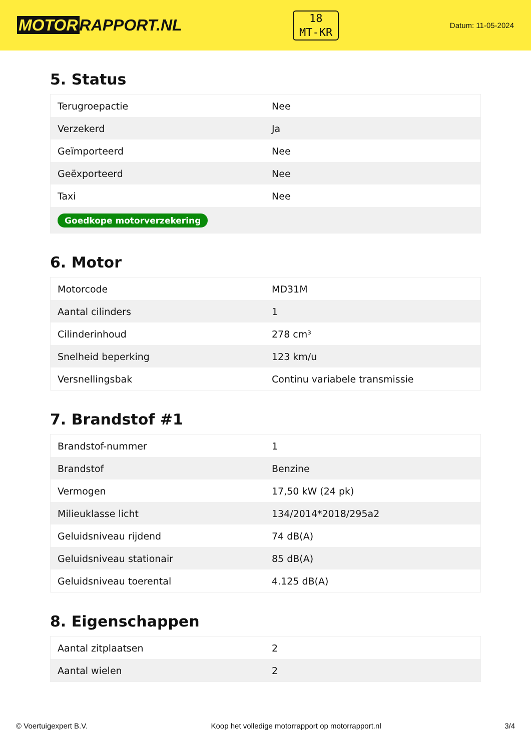MOTOR RAPPORT.NL
18
MT-KR
Datum: 11-05-2024
5. Status
| Terugroepactie | Nee |
| Verzekerd | Ja |
| Geïmporteerd | Nee |
| Geëxporteerd | Nee |
| Taxi | Nee |
| Goedkope motorverzekering | |
6. Motor
| Motorcode | MD31M |
| Aantal cilinders | 1 |
| Cilinderinhoud | 278 cm³ |
| Snelheid beperking | 123 km/u |
| Versnellingsbak | Continu variabele transmissie |
7. Brandstof #1
| Brandstof-nummer | 1 |
| Brandstof | Benzine |
| Vermogen | 17,50 kW (24 pk) |
| Milieuklasse licht | 134/2014*2018/295a2 |
| Geluidsniveau rijdend | 74 dB(A) |
| Geluidsniveau stationair | 85 dB(A) |
| Geluidsniveau toerental | 4.125 dB(A) |
8. Eigenschappen
| Aantal zitplaatsen | 2 |
| Aantal wielen | 2 |
© Voertuigexpert B.V. Koop het volledige motorrapport op motorrapport.nl 3/4